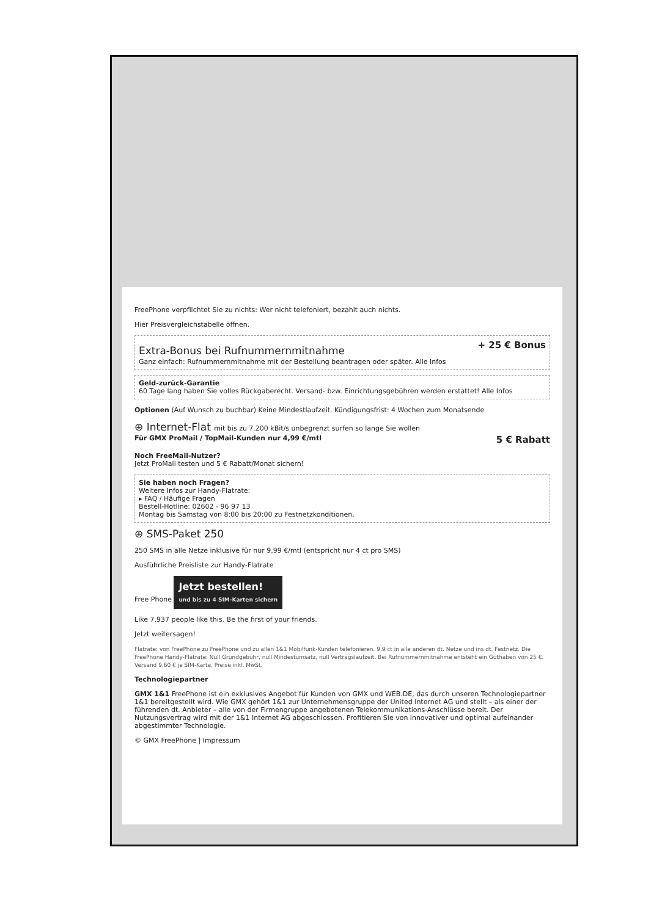FreePhone verpflichtet Sie zu nichts: Wer nicht telefoniert, bezahlt auch nichts.
Hier Preisvergleichstabelle öffnen.
Extra-Bonus bei Rufnummernmitnahme
+ 25 € Bonus
Ganz einfach: Rufnummernmitnahme mit der Bestellung beantragen oder später. Alle Infos
Geld-zurück-Garantie
60 Tage lang haben Sie volles Rückgaberecht. Versand- bzw. Einrichtungsgebühren werden erstattet! Alle Infos
Optionen (Auf Wunsch zu buchbar) Keine Mindestlaufzeit. Kündigungsfrist: 4 Wochen zum Monatsende
⊕ Internet-Flat mit bis zu 7.200 kBit/s unbegrenzt surfen so lange Sie wollen
Für GMX ProMail / TopMail-Kunden nur 4,99 €/mtl 5 € Rabatt
Noch FreeMail-Nutzer?
Jetzt ProMail testen und 5 € Rabatt/Monat sichern!
Sie haben noch Fragen?
Weitere Infos zur Handy-Flatrate:
▸ FAQ / Häufige Fragen
Bestell-Hotline: 02602 - 96 97 13
Montag bis Samstag von 8:00 bis 20:00 zu Festnetzkonditionen.
⊕ SMS-Paket 250
250 SMS in alle Netze inklusive für nur 9,99 €/mtl (entspricht nur 4 ct pro SMS)
Ausführliche Preisliste zur Handy-Flatrate
Free Phone Jetzt bestellen!
und bis zu 4 SIM-Karten sichern
Like 7,937 people like this. Be the first of your friends.
Jetzt weitersagen!
Flatrate: von FreePhone zu FreePhone und zu allen 1&1 Mobilfunk-Kunden telefonieren. 9,9 ct in alle anderen dt. Netze und ins dt. Festnetz. Die FreePhone Handy-Flatrate: Null Grundgebühr, null Mindestumsatz, null Vertragslaufzeit. Bei Rufnummernmitnahme entsteht ein Guthaben von 25 €. Versand 9,60 € je SIM-Karte. Preise inkl. MwSt.
Technologiepartner
GMX 1&1 FreePhone ist ein exklusives Angebot für Kunden von GMX und WEB.DE, das durch unseren Technologiepartner 1&1 bereitgestellt wird. Wie GMX gehört 1&1 zur Unternehmensgruppe der United Internet AG und stellt – als einer der führenden dt. Anbieter – alle von der Firmengruppe angebotenen Telekommunikations-Anschlüsse bereit. Der Nutzungsvertrag wird mit der 1&1 Internet AG abgeschlossen. Profitieren Sie von innovativer und optimal aufeinander abgestimmter Technologie.
© GMX FreePhone | Impressum